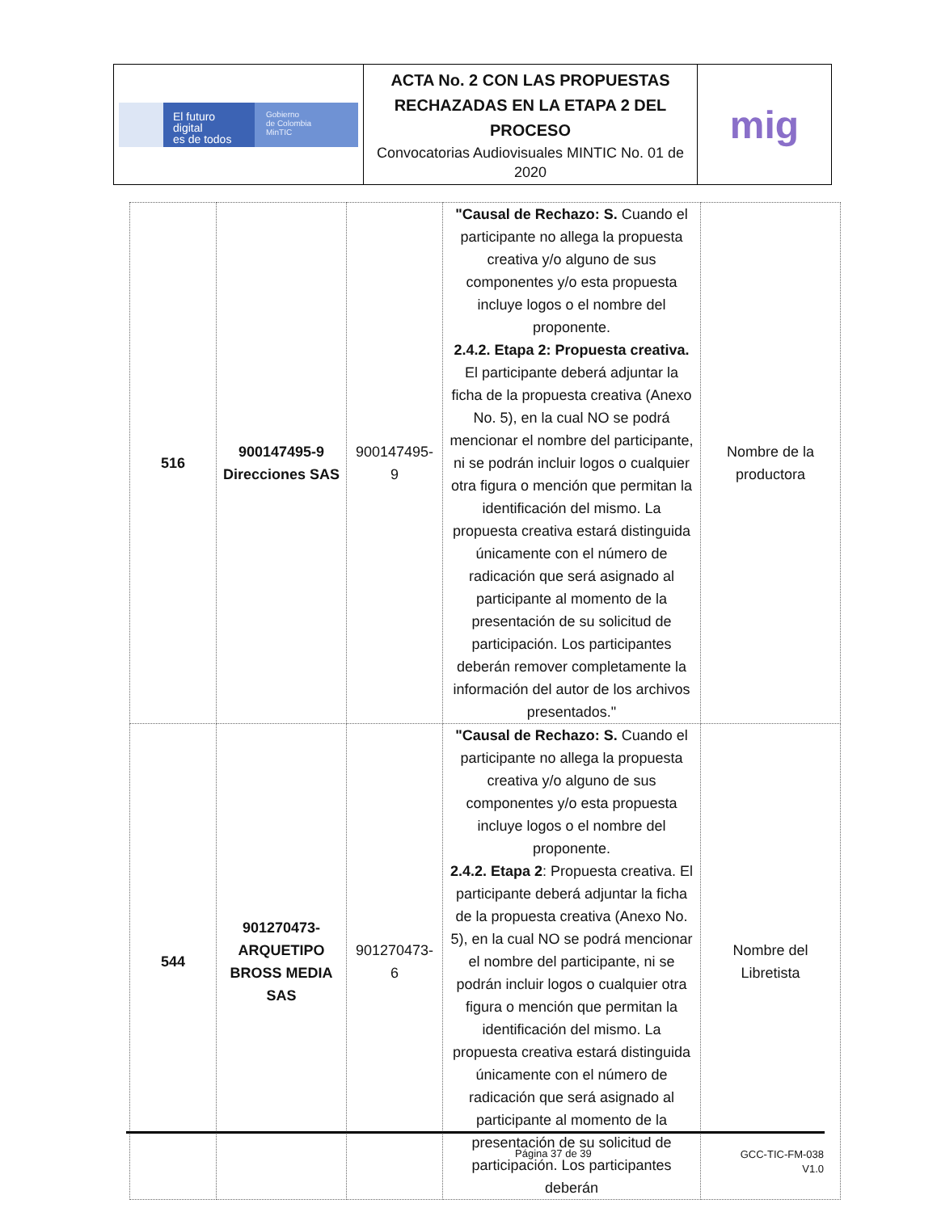| El futuro digital es de todos Gobierno de Colombia MinTIC | ACTA No. 2 CON LAS PROPUESTAS RECHAZADAS EN LA ETAPA 2 DEL PROCESO Convocatorias Audiovisuales MINTIC No. 01 de 2020 | mig |
| 516 | 900147495-9 Direcciones SAS | 900147495-9 | "Causal de Rechazo: S. Cuando el participante no allega la propuesta creativa y/o alguno de sus componentes y/o esta propuesta incluye logos o el nombre del proponente. 2.4.2. Etapa 2: Propuesta creativa. El participante deberá adjuntar la ficha de la propuesta creativa (Anexo No. 5), en la cual NO se podrá mencionar el nombre del participante, ni se podrán incluir logos o cualquier otra figura o mención que permitan la identificación del mismo. La propuesta creativa estará distinguida únicamente con el número de radicación que será asignado al participante al momento de la presentación de su solicitud de participación. Los participantes deberán remover completamente la información del autor de los archivos presentados." | Nombre de la productora |
| 544 | 901270473-ARQUETIPO BROSS MEDIA SAS | 901270473-6 | "Causal de Rechazo: S. Cuando el participante no allega la propuesta creativa y/o alguno de sus componentes y/o esta propuesta incluye logos o el nombre del proponente. 2.4.2. Etapa 2 : Propuesta creativa. El participante deberá adjuntar la ficha de la propuesta creativa (Anexo No. 5), en la cual NO se podrá mencionar el nombre del participante, ni se podrán incluir logos o cualquier otra figura o mención que permitan la identificación del mismo. La propuesta creativa estará distinguida únicamente con el número de radicación que será asignado al participante al momento de la presentación de su solicitud de participación. Los participantes deberán | Nombre del Libretista |
Página 37 de 39
GCC-TIC-FM-038
V1.0